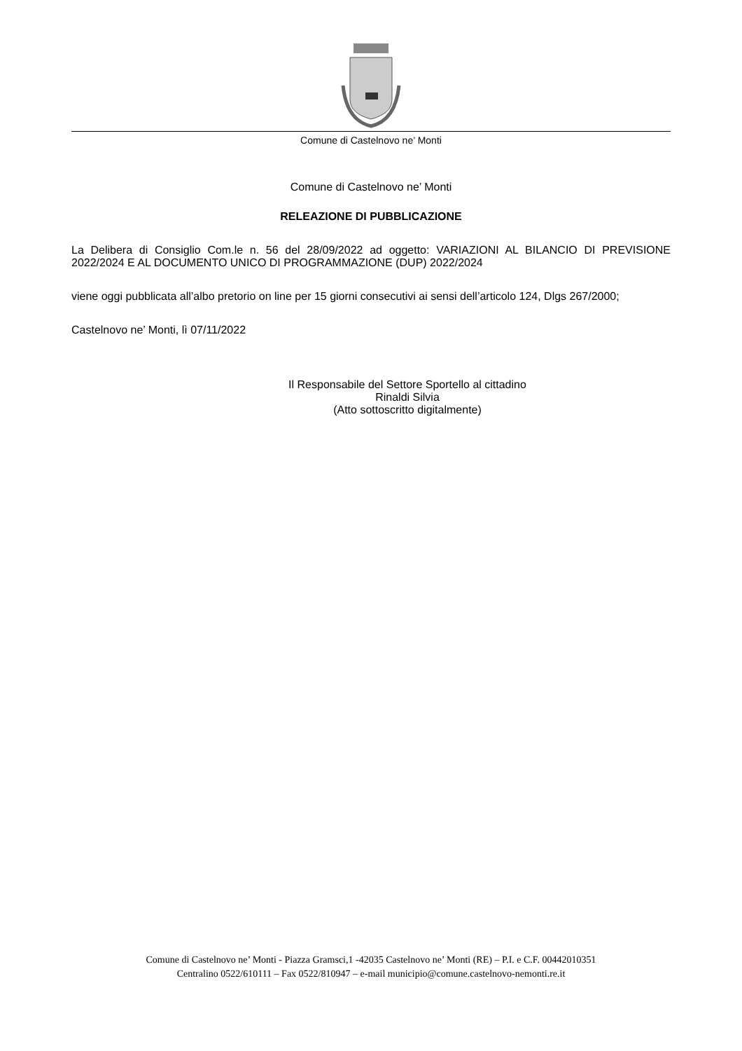Comune di Castelnovo ne’ Monti
Comune di Castelnovo ne’ Monti
RELEAZIONE DI PUBBLICAZIONE
La Delibera di Consiglio Com.le n. 56 del 28/09/2022 ad oggetto: VARIAZIONI AL BILANCIO DI PREVISIONE 2022/2024 E AL DOCUMENTO UNICO DI PROGRAMMAZIONE (DUP) 2022/2024
viene oggi pubblicata all’albo pretorio on line per 15 giorni consecutivi ai sensi dell’articolo 124, Dlgs 267/2000;
Castelnovo ne’ Monti, lì 07/11/2022
Il Responsabile del Settore Sportello al cittadino
Rinaldi Silvia
(Atto sottoscritto digitalmente)
Comune di Castelnovo ne’ Monti - Piazza Gramsci,1 -42035 Castelnovo ne’ Monti (RE) – P.I. e C.F. 00442010351
Centralino 0522/610111 – Fax 0522/810947 – e-mail municipio@comune.castelnovo-nemonti.re.it